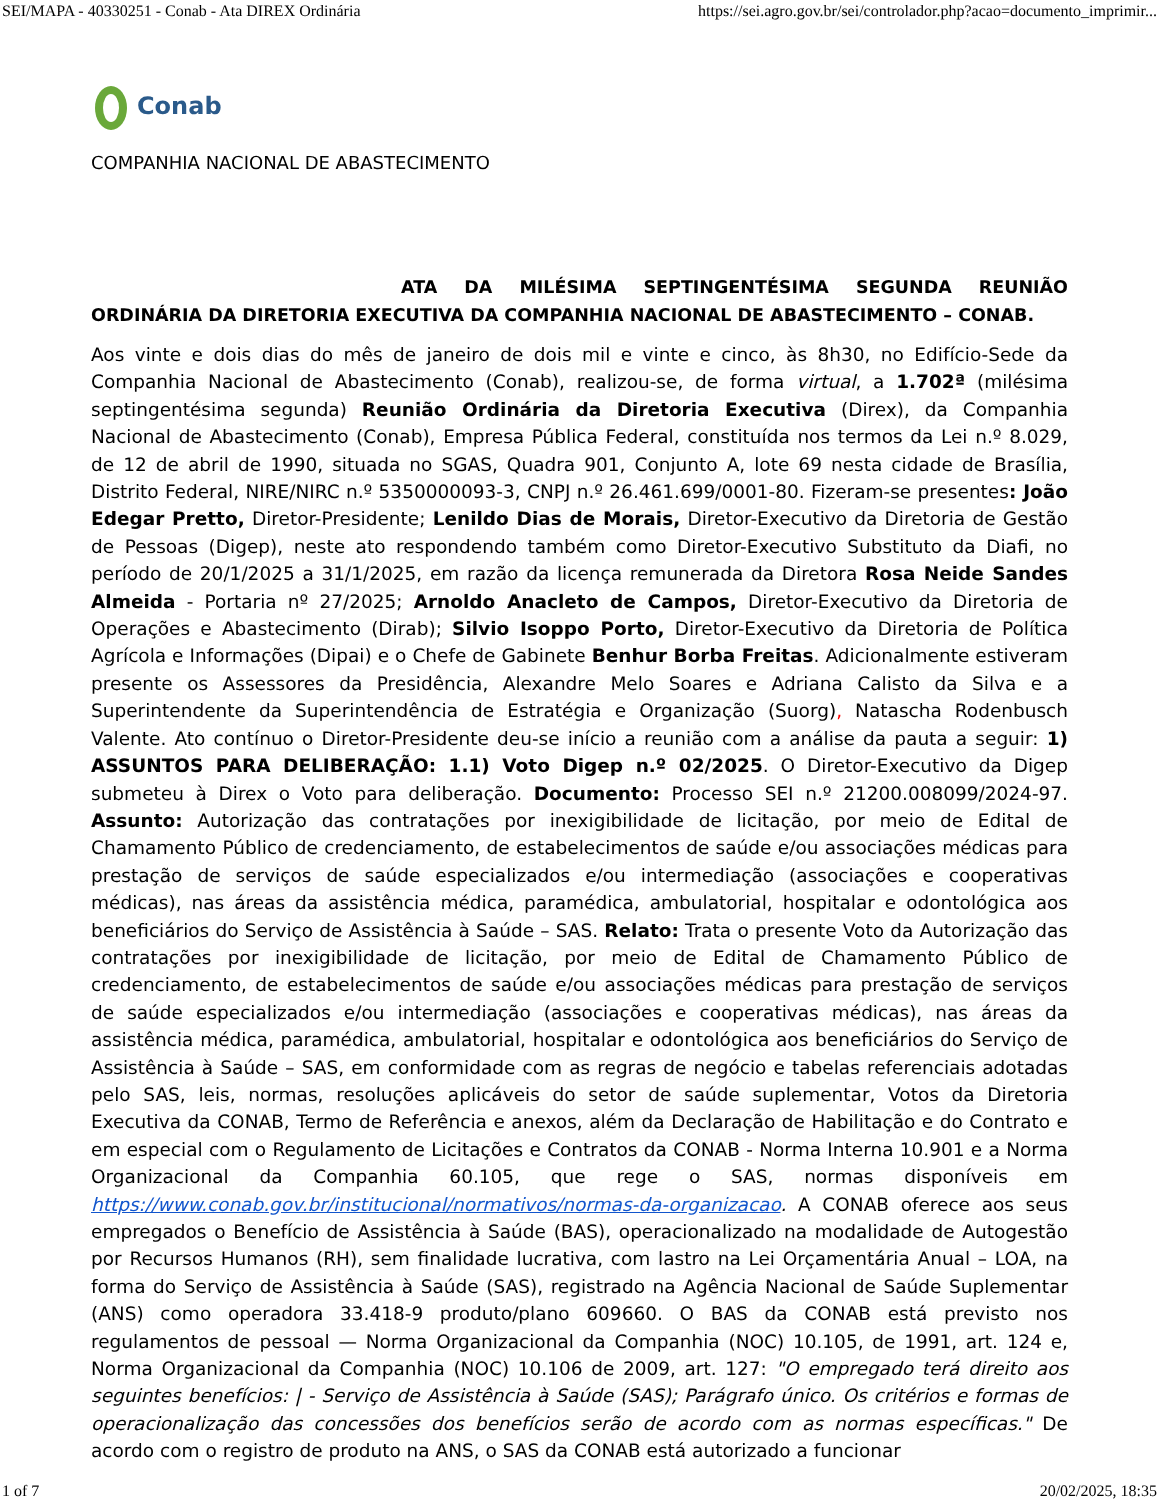SEI/MAPA - 40330251 - Conab - Ata DIREX Ordinária https://sei.agro.gov.br/sei/controlador.php?acao=documento_imprimir...
Conab
COMPANHIA NACIONAL DE ABASTECIMENTO
ATA DA MILÉSIMA SEPTINGENTÉSIMA SEGUNDA REUNIÃO ORDINÁRIA DA DIRETORIA EXECUTIVA DA COMPANHIA NACIONAL DE ABASTECIMENTO – CONAB.
Aos vinte e dois dias do mês de janeiro de dois mil e vinte e cinco, às 8h30, no Edifício-Sede da Companhia Nacional de Abastecimento (Conab), realizou-se, de forma virtual, a 1.702ª (milésima septingentésima segunda) Reunião Ordinária da Diretoria Executiva (Direx), da Companhia Nacional de Abastecimento (Conab), Empresa Pública Federal, constituída nos termos da Lei n.º 8.029, de 12 de abril de 1990, situada no SGAS, Quadra 901, Conjunto A, lote 69 nesta cidade de Brasília, Distrito Federal, NIRE/NIRC n.º 5350000093-3, CNPJ n.º 26.461.699/0001-80. Fizeram-se presentes: João Edegar Pretto, Diretor-Presidente; Lenildo Dias de Morais, Diretor-Executivo da Diretoria de Gestão de Pessoas (Digep), neste ato respondendo também como Diretor-Executivo Substituto da Diafi, no período de 20/1/2025 a 31/1/2025, em razão da licença remunerada da Diretora Rosa Neide Sandes Almeida - Portaria nº 27/2025; Arnoldo Anacleto de Campos, Diretor-Executivo da Diretoria de Operações e Abastecimento (Dirab); Silvio Isoppo Porto, Diretor-Executivo da Diretoria de Política Agrícola e Informações (Dipai) e o Chefe de Gabinete Benhur Borba Freitas. Adicionalmente estiveram presente os Assessores da Presidência, Alexandre Melo Soares e Adriana Calisto da Silva e a Superintendente da Superintendência de Estratégia e Organização (Suorg), Natascha Rodenbusch Valente. Ato contínuo o Diretor-Presidente deu-se início a reunião com a análise da pauta a seguir: 1) ASSUNTOS PARA DELIBERAÇÃO: 1.1) Voto Digep n.º 02/2025. O Diretor-Executivo da Digep submeteu à Direx o Voto para deliberação. Documento: Processo SEI n.º 21200.008099/2024-97. Assunto: Autorização das contratações por inexigibilidade de licitação, por meio de Edital de Chamamento Público de credenciamento, de estabelecimentos de saúde e/ou associações médicas para prestação de serviços de saúde especializados e/ou intermediação (associações e cooperativas médicas), nas áreas da assistência médica, paramédica, ambulatorial, hospitalar e odontológica aos beneficiários do Serviço de Assistência à Saúde – SAS. Relato: Trata o presente Voto da Autorização das contratações por inexigibilidade de licitação, por meio de Edital de Chamamento Público de credenciamento, de estabelecimentos de saúde e/ou associações médicas para prestação de serviços de saúde especializados e/ou intermediação (associações e cooperativas médicas), nas áreas da assistência médica, paramédica, ambulatorial, hospitalar e odontológica aos beneficiários do Serviço de Assistência à Saúde – SAS, em conformidade com as regras de negócio e tabelas referenciais adotadas pelo SAS, leis, normas, resoluções aplicáveis do setor de saúde suplementar, Votos da Diretoria Executiva da CONAB, Termo de Referência e anexos, além da Declaração de Habilitação e do Contrato e em especial com o Regulamento de Licitações e Contratos da CONAB - Norma Interna 10.901 e a Norma Organizacional da Companhia 60.105, que rege o SAS, normas disponíveis em https://www.conab.gov.br/institucional/normativos/normas-da-organizacao. A CONAB oferece aos seus empregados o Benefício de Assistência à Saúde (BAS), operacionalizado na modalidade de Autogestão por Recursos Humanos (RH), sem finalidade lucrativa, com lastro na Lei Orçamentária Anual – LOA, na forma do Serviço de Assistência à Saúde (SAS), registrado na Agência Nacional de Saúde Suplementar (ANS) como operadora 33.418-9 produto/plano 609660. O BAS da CONAB está previsto nos regulamentos de pessoal — Norma Organizacional da Companhia (NOC) 10.105, de 1991, art. 124 e, Norma Organizacional da Companhia (NOC) 10.106 de 2009, art. 127: "O empregado terá direito aos seguintes benefícios: | - Serviço de Assistência à Saúde (SAS); Parágrafo único. Os critérios e formas de operacionalização das concessões dos benefícios serão de acordo com as normas específicas." De acordo com o registro de produto na ANS, o SAS da CONAB está autorizado a funcionar
1 of 7 20/02/2025, 18:35